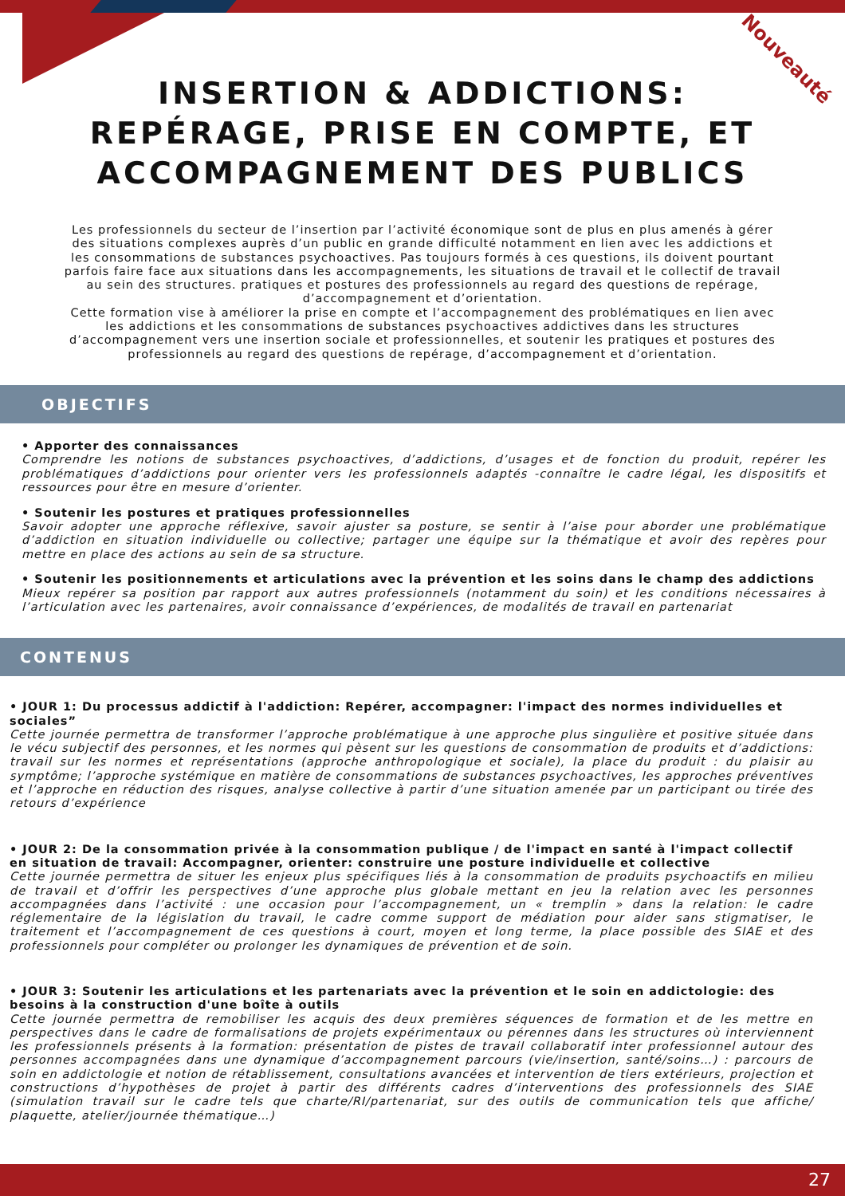Nouveauté
INSERTION & ADDICTIONS:
REPÉRAGE, PRISE EN COMPTE, ET
ACCOMPAGNEMENT DES PUBLICS
Les professionnels du secteur de l’insertion par l’activité économique sont de plus en plus amenés à gérer des situations complexes auprès d’un public en grande difficulté notamment en lien avec les addictions et les consommations de substances psychoactives. Pas toujours formés à ces questions, ils doivent pourtant parfois faire face aux situations dans les accompagnements, les situations de travail et le collectif de travail au sein des structures. pratiques et postures des professionnels au regard des questions de repérage, d’accompagnement et d’orientation.
Cette formation vise à améliorer la prise en compte et l’accompagnement des problématiques en lien avec les addictions et les consommations de substances psychoactives addictives dans les structures d’accompagnement vers une insertion sociale et professionnelles, et soutenir les pratiques et postures des professionnels au regard des questions de repérage, d’accompagnement et d’orientation.
OBJECTIFS
• Apporter des connaissances
Comprendre les notions de substances psychoactives, d’addictions, d’usages et de fonction du produit, repérer les problématiques d’addictions pour orienter vers les professionnels adaptés -connaître le cadre légal, les dispositifs et ressources pour être en mesure d’orienter.
• Soutenir les postures et pratiques professionnelles
Savoir adopter une approche réflexive, savoir ajuster sa posture, se sentir à l’aise pour aborder une problématique d’addiction en situation individuelle ou collective; partager une équipe sur la thématique et avoir des repères pour mettre en place des actions au sein de sa structure.
• Soutenir les positionnements et articulations avec la prévention et les soins dans le champ des addictions
Mieux repérer sa position par rapport aux autres professionnels (notamment du soin) et les conditions nécessaires à l’articulation avec les partenaires, avoir connaissance d’expériences, de modalités de travail en partenariat
CONTENUS
• JOUR 1: Du processus addictif à l'addiction: Repérer, accompagner: l'impact des normes individuelles et sociales”
Cette journée permettra de transformer l’approche problématique à une approche plus singulière et positive située dans le vécu subjectif des personnes, et les normes qui pèsent sur les questions de consommation de produits et d’addictions: travail sur les normes et représentations (approche anthropologique et sociale), la place du produit : du plaisir au symptôme; l’approche systémique en matière de consommations de substances psychoactives, les approches préventives et l’approche en réduction des risques, analyse collective à partir d’une situation amenée par un participant ou tirée des retours d’expérience
• JOUR 2: De la consommation privée à la consommation publique / de l'impact en santé à l'impact collectif en situation de travail: Accompagner, orienter: construire une posture individuelle et collective
Cette journée permettra de situer les enjeux plus spécifiques liés à la consommation de produits psychoactifs en milieu de travail et d’offrir les perspectives d’une approche plus globale mettant en jeu la relation avec les personnes accompagnées dans l’activité : une occasion pour l’accompagnement, un « tremplin » dans la relation: le cadre réglementaire de la législation du travail, le cadre comme support de médiation pour aider sans stigmatiser, le traitement et l’accompagnement de ces questions à court, moyen et long terme, la place possible des SIAE et des professionnels pour compléter ou prolonger les dynamiques de prévention et de soin.
• JOUR 3: Soutenir les articulations et les partenariats avec la prévention et le soin en addictologie: des besoins à la construction d'une boîte à outils
Cette journée permettra de remobiliser les acquis des deux premières séquences de formation et de les mettre en perspectives dans le cadre de formalisations de projets expérimentaux ou pérennes dans les structures où interviennent les professionnels présents à la formation: présentation de pistes de travail collaboratif inter professionnel autour des personnes accompagnées dans une dynamique d’accompagnement parcours (vie/insertion, santé/soins…) : parcours de soin en addictologie et notion de rétablissement, consultations avancées et intervention de tiers extérieurs, projection et constructions d’hypothèses de projet à partir des différents cadres d’interventions des professionnels des SIAE (simulation travail sur le cadre tels que charte/RI/partenariat, sur des outils de communication tels que affiche/ plaquette, atelier/journée thématique…)
27